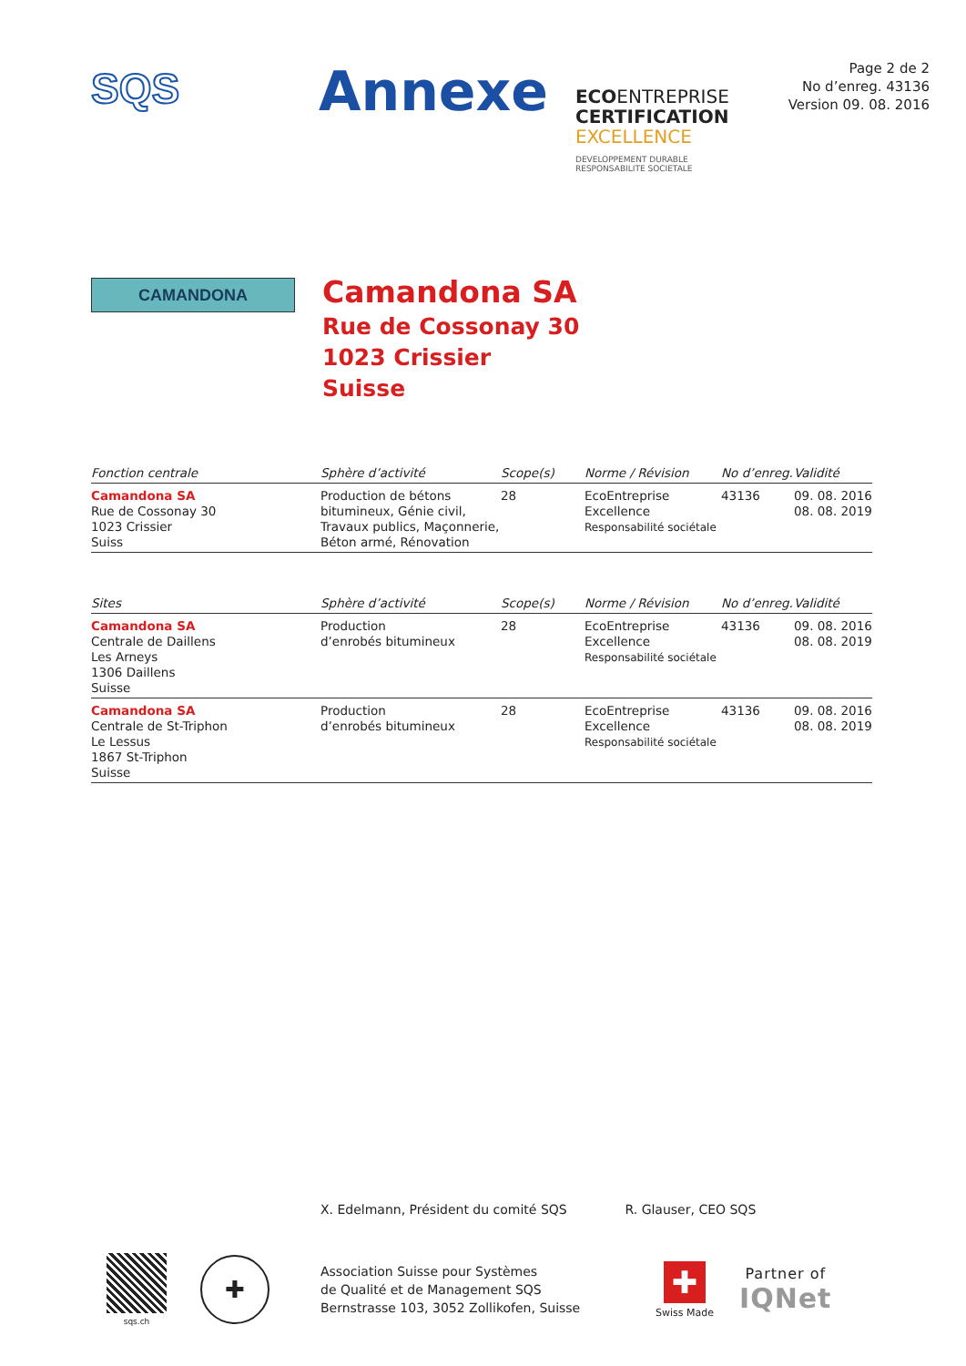SQS
Annexe
ECOENTREPRISE
CERTIFICATION
EXCELLENCE
DEVELOPPEMENT DURABLE
RESPONSABILITE SOCIETALE
Page 2 de 2
No d’enreg. 43136
Version 09. 08. 2016
CAMANDONA
Camandona SA
Rue de Cossonay 30
1023 Crissier
Suisse
| Fonction centrale | Sphère d’activité | Scope(s) | Norme / Révision | No d’enreg. | Validité |
| --- | --- | --- | --- | --- | --- |
| Camandona SA Rue de Cossonay 30 1023 Crissier Suiss | Production de bétons bitumineux, Génie civil, Travaux publics, Maçonnerie, Béton armé, Rénovation | 28 | EcoEntreprise Excellence Responsabilité sociétale | 43136 | 09. 08. 2016 08. 08. 2019 |
| Sites | Sphère d’activité | Scope(s) | Norme / Révision | No d’enreg. | Validité |
| --- | --- | --- | --- | --- | --- |
| Camandona SA Centrale de Daillens Les Arneys 1306 Daillens Suisse | Production d’enrobés bitumineux | 28 | EcoEntreprise Excellence Responsabilité sociétale | 43136 | 09. 08. 2016 08. 08. 2019 |
| Camandona SA Centrale de St-Triphon Le Lessus 1867 St-Triphon Suisse | Production d’enrobés bitumineux | 28 | EcoEntreprise Excellence Responsabilité sociétale | 43136 | 09. 08. 2016 08. 08. 2019 |
X. Edelmann, Président du comité SQS R. Glauser, CEO SQS
sqs.ch
✚
Association Suisse pour Systèmes
de Qualité et de Management SQS
Bernstrasse 103, 3052 Zollikofen, Suisse
✚
Swiss Made
Partner of
IQNet